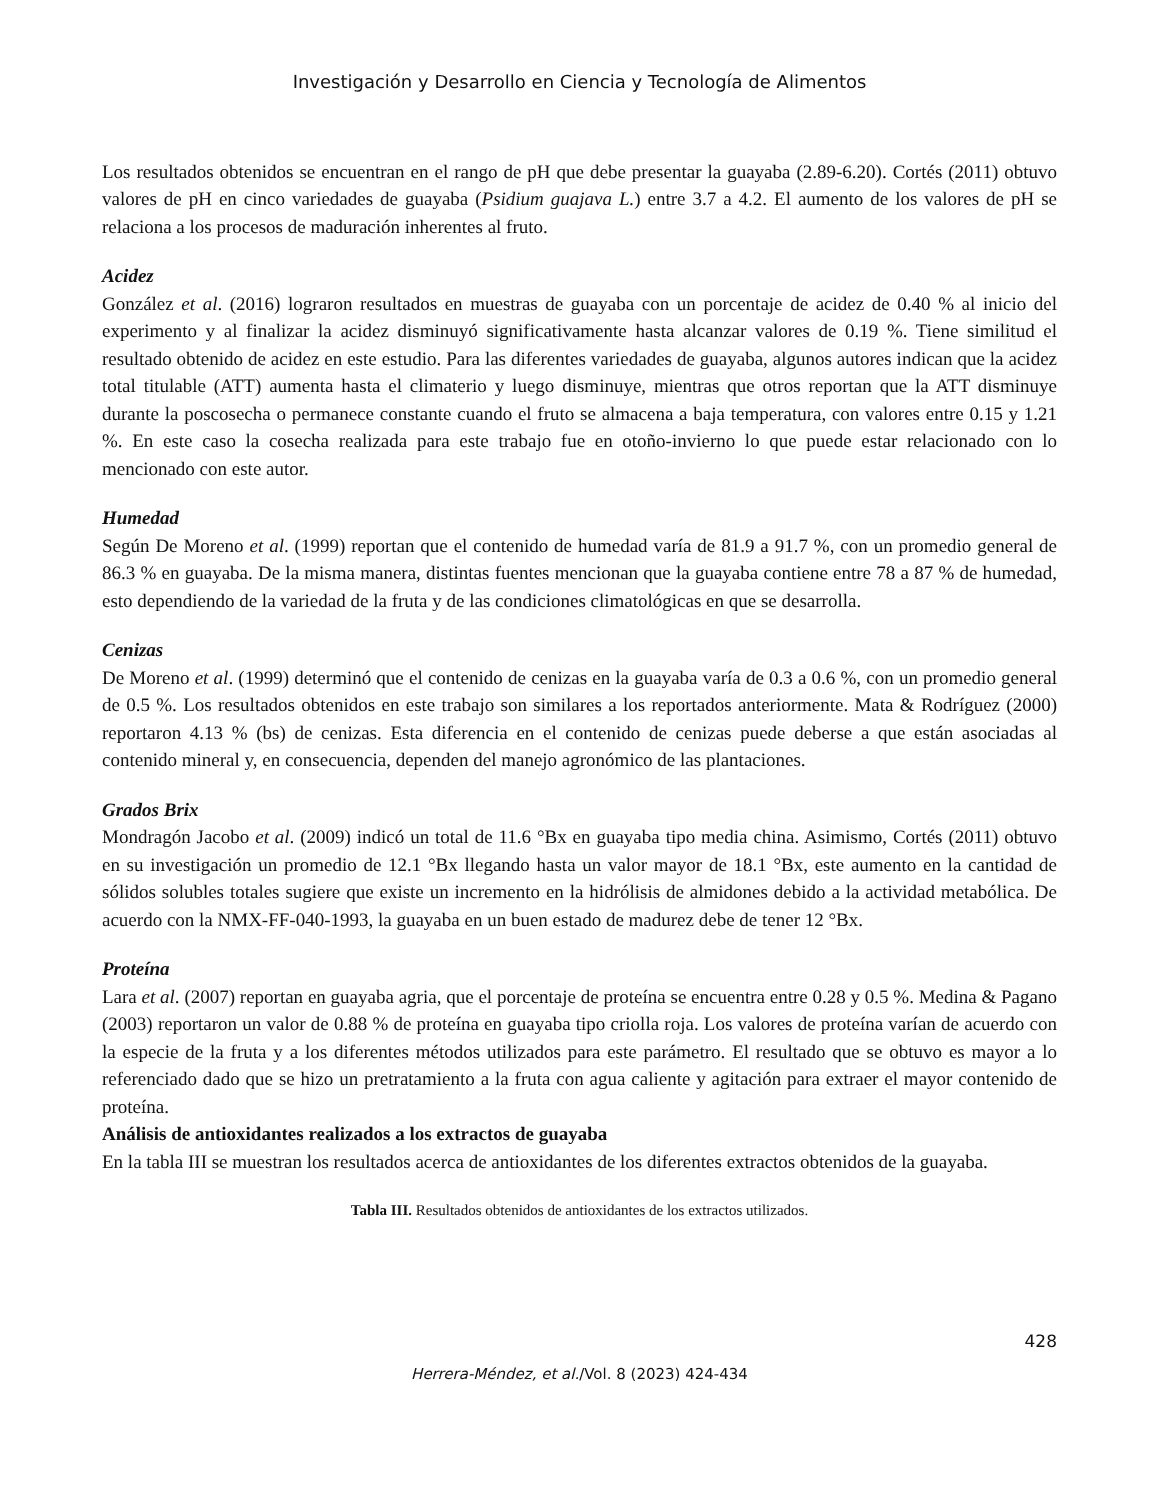Investigación y Desarrollo en Ciencia y Tecnología de Alimentos
Los resultados obtenidos se encuentran en el rango de pH que debe presentar la guayaba (2.89-6.20). Cortés (2011) obtuvo valores de pH en cinco variedades de guayaba (Psidium guajava L.) entre 3.7 a 4.2. El aumento de los valores de pH se relaciona a los procesos de maduración inherentes al fruto.
Acidez
González et al. (2016) lograron resultados en muestras de guayaba con un porcentaje de acidez de 0.40 % al inicio del experimento y al finalizar la acidez disminuyó significativamente hasta alcanzar valores de 0.19 %. Tiene similitud el resultado obtenido de acidez en este estudio. Para las diferentes variedades de guayaba, algunos autores indican que la acidez total titulable (ATT) aumenta hasta el climaterio y luego disminuye, mientras que otros reportan que la ATT disminuye durante la poscosecha o permanece constante cuando el fruto se almacena a baja temperatura, con valores entre 0.15 y 1.21 %. En este caso la cosecha realizada para este trabajo fue en otoño-invierno lo que puede estar relacionado con lo mencionado con este autor.
Humedad
Según De Moreno et al. (1999) reportan que el contenido de humedad varía de 81.9 a 91.7 %, con un promedio general de 86.3 % en guayaba. De la misma manera, distintas fuentes mencionan que la guayaba contiene entre 78 a 87 % de humedad, esto dependiendo de la variedad de la fruta y de las condiciones climatológicas en que se desarrolla.
Cenizas
De Moreno et al. (1999) determinó que el contenido de cenizas en la guayaba varía de 0.3 a 0.6 %, con un promedio general de 0.5 %. Los resultados obtenidos en este trabajo son similares a los reportados anteriormente. Mata & Rodríguez (2000) reportaron 4.13 % (bs) de cenizas. Esta diferencia en el contenido de cenizas puede deberse a que están asociadas al contenido mineral y, en consecuencia, dependen del manejo agronómico de las plantaciones.
Grados Brix
Mondragón Jacobo et al. (2009) indicó un total de 11.6 °Bx en guayaba tipo media china. Asimismo, Cortés (2011) obtuvo en su investigación un promedio de 12.1 °Bx llegando hasta un valor mayor de 18.1 °Bx, este aumento en la cantidad de sólidos solubles totales sugiere que existe un incremento en la hidrólisis de almidones debido a la actividad metabólica. De acuerdo con la NMX-FF-040-1993, la guayaba en un buen estado de madurez debe de tener 12 °Bx.
Proteína
Lara et al. (2007) reportan en guayaba agria, que el porcentaje de proteína se encuentra entre 0.28 y 0.5 %. Medina & Pagano (2003) reportaron un valor de 0.88 % de proteína en guayaba tipo criolla roja. Los valores de proteína varían de acuerdo con la especie de la fruta y a los diferentes métodos utilizados para este parámetro. El resultado que se obtuvo es mayor a lo referenciado dado que se hizo un pretratamiento a la fruta con agua caliente y agitación para extraer el mayor contenido de proteína.
Análisis de antioxidantes realizados a los extractos de guayaba
En la tabla III se muestran los resultados acerca de antioxidantes de los diferentes extractos obtenidos de la guayaba.
Tabla III. Resultados obtenidos de antioxidantes de los extractos utilizados.
428
Herrera-Méndez, et al./Vol. 8 (2023) 424-434